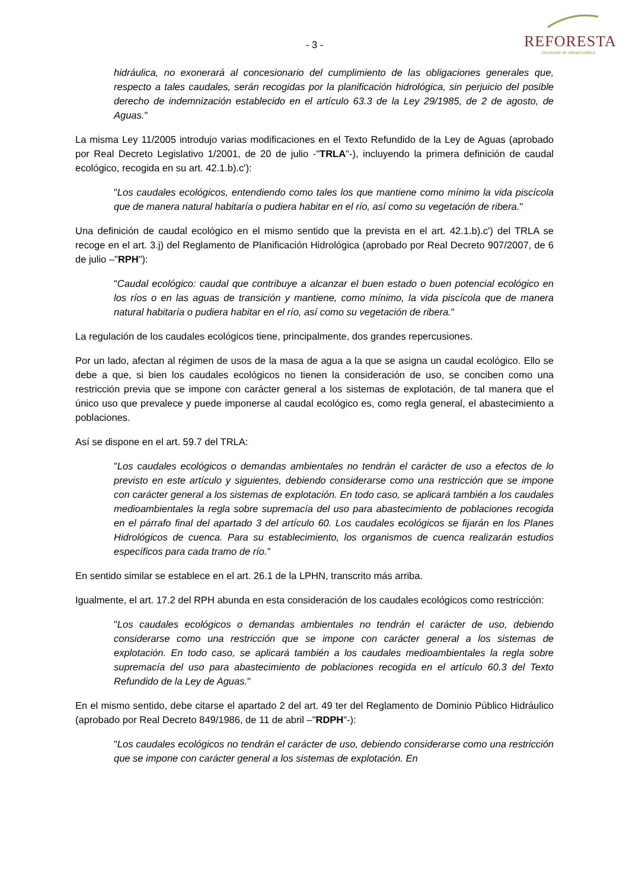- 3 -
REFORESTA
Declarada de utilidad pública
hidráulica, no exonerará al concesionario del cumplimiento de las obligaciones generales que, respecto a tales caudales, serán recogidas por la planificación hidrológica, sin perjuicio del posible derecho de indemnización establecido en el artículo 63.3 de la Ley 29/1985, de 2 de agosto, de Aguas."
La misma Ley 11/2005 introdujo varias modificaciones en el Texto Refundido de la Ley de Aguas (aprobado por Real Decreto Legislativo 1/2001, de 20 de julio -"TRLA"-), incluyendo la primera definición de caudal ecológico, recogida en su art. 42.1.b).c'):
"Los caudales ecológicos, entendiendo como tales los que mantiene como mínimo la vida piscícola que de manera natural habitaría o pudiera habitar en el río, así como su vegetación de ribera."
Una definición de caudal ecológico en el mismo sentido que la prevista en el art. 42.1.b).c') del TRLA se recoge en el art. 3.j) del Reglamento de Planificación Hidrológica (aprobado por Real Decreto 907/2007, de 6 de julio –"RPH"):
"Caudal ecológico: caudal que contribuye a alcanzar el buen estado o buen potencial ecológico en los ríos o en las aguas de transición y mantiene, como mínimo, la vida piscícola que de manera natural habitaría o pudiera habitar en el río, así como su vegetación de ribera."
La regulación de los caudales ecológicos tiene, principalmente, dos grandes repercusiones.
Por un lado, afectan al régimen de usos de la masa de agua a la que se asigna un caudal ecológico. Ello se debe a que, si bien los caudales ecológicos no tienen la consideración de uso, se conciben como una restricción previa que se impone con carácter general a los sistemas de explotación, de tal manera que el único uso que prevalece y puede imponerse al caudal ecológico es, como regla general, el abastecimiento a poblaciones.
Así se dispone en el art. 59.7 del TRLA:
"Los caudales ecológicos o demandas ambientales no tendrán el carácter de uso a efectos de lo previsto en este artículo y siguientes, debiendo considerarse como una restricción que se impone con carácter general a los sistemas de explotación. En todo caso, se aplicará también a los caudales medioambientales la regla sobre supremacía del uso para abastecimiento de poblaciones recogida en el párrafo final del apartado 3 del artículo 60. Los caudales ecológicos se fijarán en los Planes Hidrológicos de cuenca. Para su establecimiento, los organismos de cuenca realizarán estudios específicos para cada tramo de río."
En sentido similar se establece en el art. 26.1 de la LPHN, transcrito más arriba.
Igualmente, el art. 17.2 del RPH abunda en esta consideración de los caudales ecológicos como restricción:
"Los caudales ecológicos o demandas ambientales no tendrán el carácter de uso, debiendo considerarse como una restricción que se impone con carácter general a los sistemas de explotación. En todo caso, se aplicará también a los caudales medioambientales la regla sobre supremacía del uso para abastecimiento de poblaciones recogida en el artículo 60.3 del Texto Refundido de la Ley de Aguas."
En el mismo sentido, debe citarse el apartado 2 del art. 49 ter del Reglamento de Dominio Público Hidráulico (aprobado por Real Decreto 849/1986, de 11 de abril –"RDPH"-):
"Los caudales ecológicos no tendrán el carácter de uso, debiendo considerarse como una restricción que se impone con carácter general a los sistemas de explotación. En